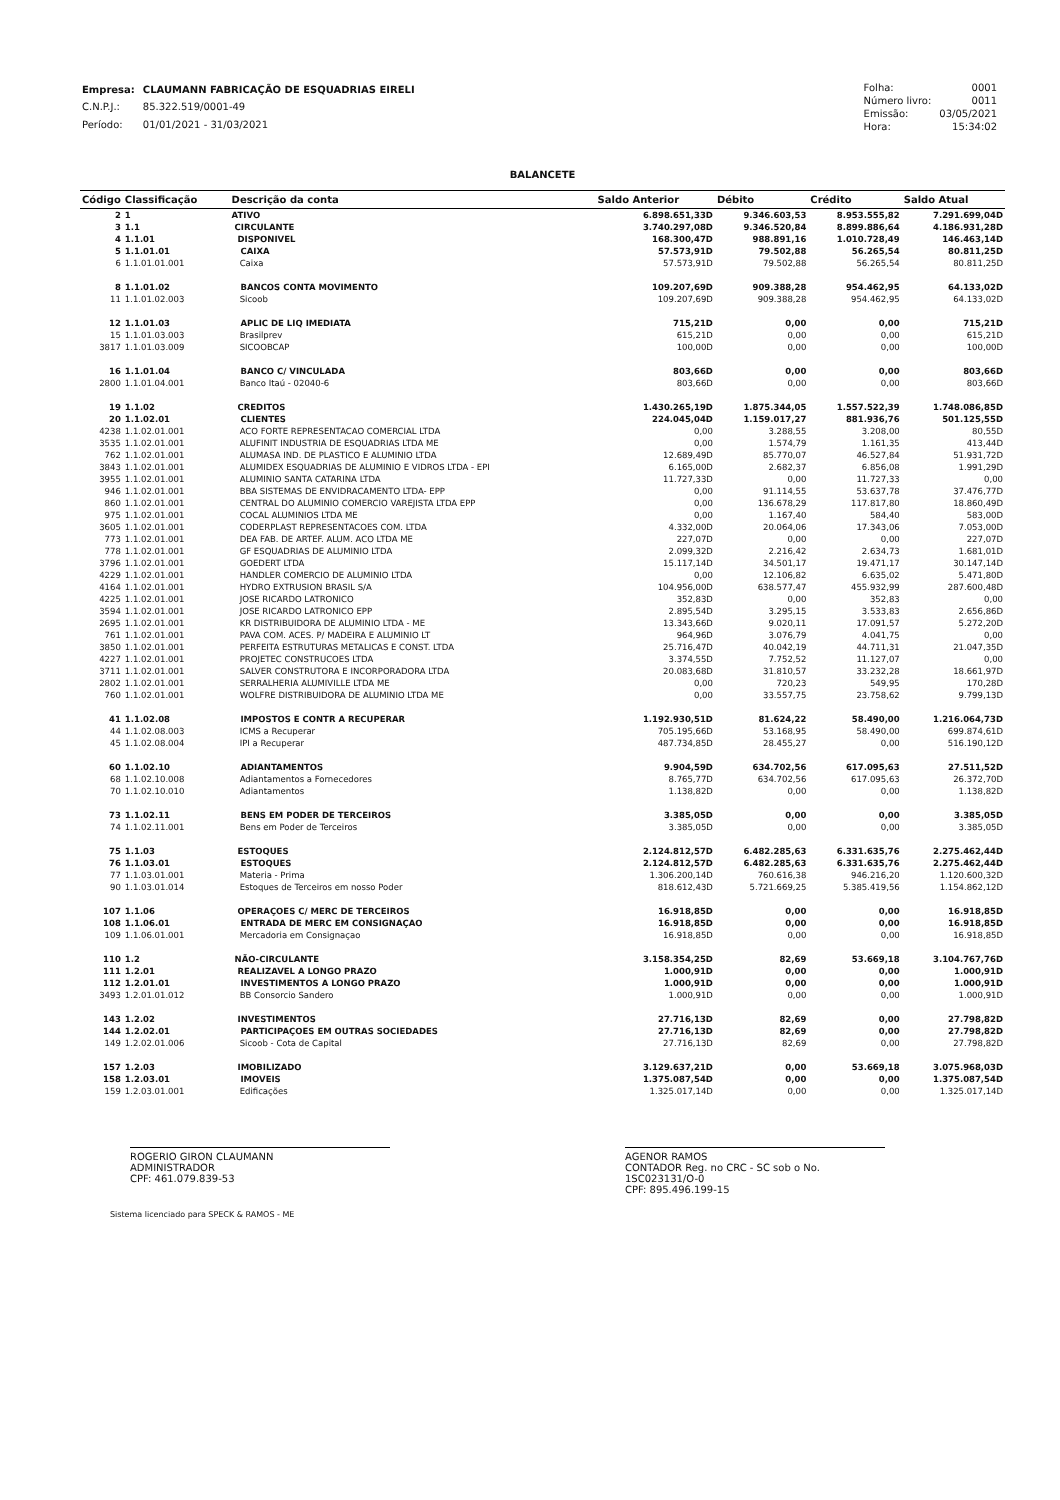| Empresa: | CLAUMANN FABRICAÇÃO DE ESQUADRIAS EIRELI |
| C.N.P.J.: | 85.322.519/0001-49 |
| Período: | 01/01/2021 - 31/03/2021 |
| Folha: | 0001 |
| Número livro: | 0011 |
| Emissão: | 03/05/2021 |
| Hora: | 15:34:02 |
BALANCETE
| Código | Classificação | Descrição da conta | Saldo Anterior | Débito | Crédito | Saldo Atual |
| --- | --- | --- | --- | --- | --- | --- |
| 2 | 1 | ATIVO | 6.898.651,33D | 9.346.603,53 | 8.953.555,82 | 7.291.699,04D |
| 3 | 1.1 | CIRCULANTE | 3.740.297,08D | 9.346.520,84 | 8.899.886,64 | 4.186.931,28D |
| 4 | 1.1.01 | DISPONIVEL | 168.300,47D | 988.891,16 | 1.010.728,49 | 146.463,14D |
| 5 | 1.1.01.01 | CAIXA | 57.573,91D | 79.502,88 | 56.265,54 | 80.811,25D |
| 6 | 1.1.01.01.001 | Caixa | 57.573,91D | 79.502,88 | 56.265,54 | 80.811,25D |
| 8 | 1.1.01.02 | BANCOS CONTA MOVIMENTO | 109.207,69D | 909.388,28 | 954.462,95 | 64.133,02D |
| 11 | 1.1.01.02.003 | Sicoob | 109.207,69D | 909.388,28 | 954.462,95 | 64.133,02D |
| 12 | 1.1.01.03 | APLIC DE LIQ IMEDIATA | 715,21D | 0,00 | 0,00 | 715,21D |
| 15 | 1.1.01.03.003 | Brasilprev | 615,21D | 0,00 | 0,00 | 615,21D |
| 3817 | 1.1.01.03.009 | SICOOBCAP | 100,00D | 0,00 | 0,00 | 100,00D |
| 16 | 1.1.01.04 | BANCO C/ VINCULADA | 803,66D | 0,00 | 0,00 | 803,66D |
| 2800 | 1.1.01.04.001 | Banco Itaú - 02040-6 | 803,66D | 0,00 | 0,00 | 803,66D |
| 19 | 1.1.02 | CREDITOS | 1.430.265,19D | 1.875.344,05 | 1.557.522,39 | 1.748.086,85D |
| 20 | 1.1.02.01 | CLIENTES | 224.045,04D | 1.159.017,27 | 881.936,76 | 501.125,55D |
| 4238 | 1.1.02.01.001 | ACO FORTE REPRESENTACAO COMERCIAL LTDA | 0,00 | 3.288,55 | 3.208,00 | 80,55D |
| 3535 | 1.1.02.01.001 | ALUFINIT INDUSTRIA DE ESQUADRIAS LTDA ME | 0,00 | 1.574,79 | 1.161,35 | 413,44D |
| 762 | 1.1.02.01.001 | ALUMASA IND. DE PLASTICO E ALUMINIO LTDA | 12.689,49D | 85.770,07 | 46.527,84 | 51.931,72D |
| 3843 | 1.1.02.01.001 | ALUMIDEX ESQUADRIAS DE ALUMINIO E VIDROS LTDA - EPI | 6.165,00D | 2.682,37 | 6.856,08 | 1.991,29D |
| 3955 | 1.1.02.01.001 | ALUMINIO SANTA CATARINA LTDA | 11.727,33D | 0,00 | 11.727,33 | 0,00 |
| 946 | 1.1.02.01.001 | BBA SISTEMAS DE ENVIDRACAMENTO LTDA- EPP | 0,00 | 91.114,55 | 53.637,78 | 37.476,77D |
| 860 | 1.1.02.01.001 | CENTRAL DO ALUMINIO COMERCIO VAREJISTA LTDA EPP | 0,00 | 136.678,29 | 117.817,80 | 18.860,49D |
| 975 | 1.1.02.01.001 | COCAL ALUMINIOS LTDA ME | 0,00 | 1.167,40 | 584,40 | 583,00D |
| 3605 | 1.1.02.01.001 | CODERPLAST REPRESENTACOES COM. LTDA | 4.332,00D | 20.064,06 | 17.343,06 | 7.053,00D |
| 773 | 1.1.02.01.001 | DEA FAB. DE ARTEF. ALUM. ACO LTDA ME | 227,07D | 0,00 | 0,00 | 227,07D |
| 778 | 1.1.02.01.001 | GF ESQUADRIAS DE ALUMINIO LTDA | 2.099,32D | 2.216,42 | 2.634,73 | 1.681,01D |
| 3796 | 1.1.02.01.001 | GOEDERT LTDA | 15.117,14D | 34.501,17 | 19.471,17 | 30.147,14D |
| 4229 | 1.1.02.01.001 | HANDLER COMERCIO DE ALUMINIO LTDA | 0,00 | 12.106,82 | 6.635,02 | 5.471,80D |
| 4164 | 1.1.02.01.001 | HYDRO EXTRUSION BRASIL S/A | 104.956,00D | 638.577,47 | 455.932,99 | 287.600,48D |
| 4225 | 1.1.02.01.001 | JOSE RICARDO LATRONICO | 352,83D | 0,00 | 352,83 | 0,00 |
| 3594 | 1.1.02.01.001 | JOSE RICARDO LATRONICO EPP | 2.895,54D | 3.295,15 | 3.533,83 | 2.656,86D |
| 2695 | 1.1.02.01.001 | KR DISTRIBUIDORA DE ALUMINIO LTDA - ME | 13.343,66D | 9.020,11 | 17.091,57 | 5.272,20D |
| 761 | 1.1.02.01.001 | PAVA COM. ACES. P/ MADEIRA E ALUMINIO LT | 964,96D | 3.076,79 | 4.041,75 | 0,00 |
| 3850 | 1.1.02.01.001 | PERFEITA ESTRUTURAS METALICAS E CONST. LTDA | 25.716,47D | 40.042,19 | 44.711,31 | 21.047,35D |
| 4227 | 1.1.02.01.001 | PROJETEC CONSTRUCOES LTDA | 3.374,55D | 7.752,52 | 11.127,07 | 0,00 |
| 3711 | 1.1.02.01.001 | SALVER CONSTRUTORA E INCORPORADORA LTDA | 20.083,68D | 31.810,57 | 33.232,28 | 18.661,97D |
| 2802 | 1.1.02.01.001 | SERRALHERIA ALUMIVILLE LTDA ME | 0,00 | 720,23 | 549,95 | 170,28D |
| 760 | 1.1.02.01.001 | WOLFRE DISTRIBUIDORA DE ALUMINIO LTDA ME | 0,00 | 33.557,75 | 23.758,62 | 9.799,13D |
| 41 | 1.1.02.08 | IMPOSTOS E CONTR A RECUPERAR | 1.192.930,51D | 81.624,22 | 58.490,00 | 1.216.064,73D |
| 44 | 1.1.02.08.003 | ICMS a Recuperar | 705.195,66D | 53.168,95 | 58.490,00 | 699.874,61D |
| 45 | 1.1.02.08.004 | IPI a Recuperar | 487.734,85D | 28.455,27 | 0,00 | 516.190,12D |
| 60 | 1.1.02.10 | ADIANTAMENTOS | 9.904,59D | 634.702,56 | 617.095,63 | 27.511,52D |
| 68 | 1.1.02.10.008 | Adiantamentos a Fornecedores | 8.765,77D | 634.702,56 | 617.095,63 | 26.372,70D |
| 70 | 1.1.02.10.010 | Adiantamentos | 1.138,82D | 0,00 | 0,00 | 1.138,82D |
| 73 | 1.1.02.11 | BENS EM PODER DE TERCEIROS | 3.385,05D | 0,00 | 0,00 | 3.385,05D |
| 74 | 1.1.02.11.001 | Bens em Poder de Terceiros | 3.385,05D | 0,00 | 0,00 | 3.385,05D |
| 75 | 1.1.03 | ESTOQUES | 2.124.812,57D | 6.482.285,63 | 6.331.635,76 | 2.275.462,44D |
| 76 | 1.1.03.01 | ESTOQUES | 2.124.812,57D | 6.482.285,63 | 6.331.635,76 | 2.275.462,44D |
| 77 | 1.1.03.01.001 | Materia - Prima | 1.306.200,14D | 760.616,38 | 946.216,20 | 1.120.600,32D |
| 90 | 1.1.03.01.014 | Estoques de Terceiros em nosso Poder | 818.612,43D | 5.721.669,25 | 5.385.419,56 | 1.154.862,12D |
| 107 | 1.1.06 | OPERAÇOES C/ MERC DE TERCEIROS | 16.918,85D | 0,00 | 0,00 | 16.918,85D |
| 108 | 1.1.06.01 | ENTRADA DE MERC EM CONSIGNAÇAO | 16.918,85D | 0,00 | 0,00 | 16.918,85D |
| 109 | 1.1.06.01.001 | Mercadoria em Consignaçao | 16.918,85D | 0,00 | 0,00 | 16.918,85D |
| 110 | 1.2 | NÃO-CIRCULANTE | 3.158.354,25D | 82,69 | 53.669,18 | 3.104.767,76D |
| 111 | 1.2.01 | REALIZAVEL A LONGO PRAZO | 1.000,91D | 0,00 | 0,00 | 1.000,91D |
| 112 | 1.2.01.01 | INVESTIMENTOS A LONGO PRAZO | 1.000,91D | 0,00 | 0,00 | 1.000,91D |
| 3493 | 1.2.01.01.012 | BB Consorcio Sandero | 1.000,91D | 0,00 | 0,00 | 1.000,91D |
| 143 | 1.2.02 | INVESTIMENTOS | 27.716,13D | 82,69 | 0,00 | 27.798,82D |
| 144 | 1.2.02.01 | PARTICIPAÇOES EM OUTRAS SOCIEDADES | 27.716,13D | 82,69 | 0,00 | 27.798,82D |
| 149 | 1.2.02.01.006 | Sicoob - Cota de Capital | 27.716,13D | 82,69 | 0,00 | 27.798,82D |
| 157 | 1.2.03 | IMOBILIZADO | 3.129.637,21D | 0,00 | 53.669,18 | 3.075.968,03D |
| 158 | 1.2.03.01 | IMOVEIS | 1.375.087,54D | 0,00 | 0,00 | 1.375.087,54D |
| 159 | 1.2.03.01.001 | Edificações | 1.325.017,14D | 0,00 | 0,00 | 1.325.017,14D |
ROGERIO GIRON CLAUMANN
ADMINISTRADOR
CPF: 461.079.839-53
AGENOR RAMOS
CONTADOR Reg. no CRC - SC sob o No. 1SC023131/O-0
CPF: 895.496.199-15
Sistema licenciado para SPECK & RAMOS - ME